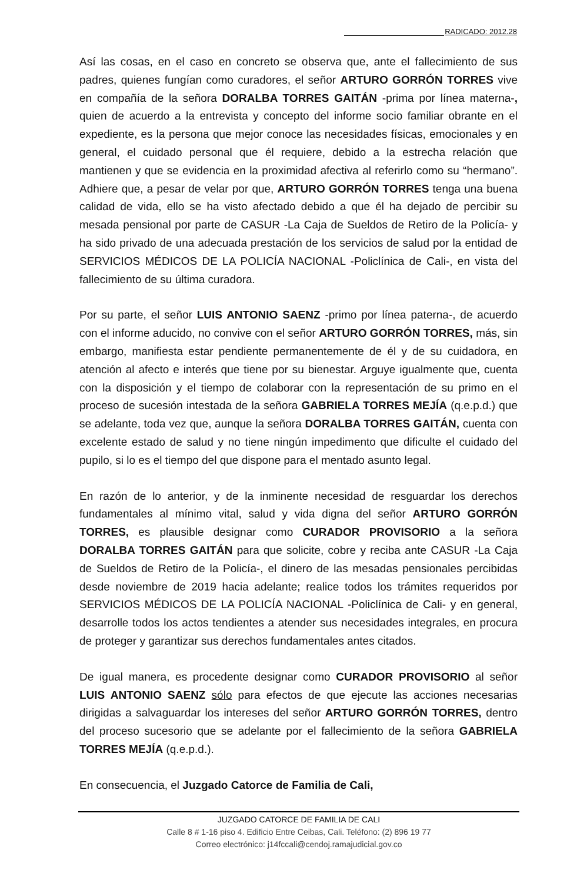RADICADO: 2012.28
Así las cosas, en el caso en concreto se observa que, ante el fallecimiento de sus padres, quienes fungían como curadores, el señor ARTURO GORRÓN TORRES vive en compañía de la señora DORALBA TORRES GAITÁN -prima por línea materna-, quien de acuerdo a la entrevista y concepto del informe socio familiar obrante en el expediente, es la persona que mejor conoce las necesidades físicas, emocionales y en general, el cuidado personal que él requiere, debido a la estrecha relación que mantienen y que se evidencia en la proximidad afectiva al referirlo como su “hermano”. Adhiere que, a pesar de velar por que, ARTURO GORRÓN TORRES tenga una buena calidad de vida, ello se ha visto afectado debido a que él ha dejado de percibir su mesada pensional por parte de CASUR -La Caja de Sueldos de Retiro de la Policía- y ha sido privado de una adecuada prestación de los servicios de salud por la entidad de SERVICIOS MÉDICOS DE LA POLICÍA NACIONAL -Policlínica de Cali-, en vista del fallecimiento de su última curadora.
Por su parte, el señor LUIS ANTONIO SAENZ -primo por línea paterna-, de acuerdo con el informe aducido, no convive con el señor ARTURO GORRÓN TORRES, más, sin embargo, manifiesta estar pendiente permanentemente de él y de su cuidadora, en atención al afecto e interés que tiene por su bienestar. Arguye igualmente que, cuenta con la disposición y el tiempo de colaborar con la representación de su primo en el proceso de sucesión intestada de la señora GABRIELA TORRES MEJÍA (q.e.p.d.) que se adelante, toda vez que, aunque la señora DORALBA TORRES GAITÁN, cuenta con excelente estado de salud y no tiene ningún impedimento que dificulte el cuidado del pupilo, si lo es el tiempo del que dispone para el mentado asunto legal.
En razón de lo anterior, y de la inminente necesidad de resguardar los derechos fundamentales al mínimo vital, salud y vida digna del señor ARTURO GORRÓN TORRES, es plausible designar como CURADOR PROVISORIO a la señora DORALBA TORRES GAITÁN para que solicite, cobre y reciba ante CASUR -La Caja de Sueldos de Retiro de la Policía-, el dinero de las mesadas pensionales percibidas desde noviembre de 2019 hacia adelante; realice todos los trámites requeridos por SERVICIOS MÉDICOS DE LA POLICÍA NACIONAL -Policlínica de Cali- y en general, desarrolle todos los actos tendientes a atender sus necesidades integrales, en procura de proteger y garantizar sus derechos fundamentales antes citados.
De igual manera, es procedente designar como CURADOR PROVISORIO al señor LUIS ANTONIO SAENZ sólo para efectos de que ejecute las acciones necesarias dirigidas a salvaguardar los intereses del señor ARTURO GORRÓN TORRES, dentro del proceso sucesorio que se adelante por el fallecimiento de la señora GABRIELA TORRES MEJÍA (q.e.p.d.).
En consecuencia, el Juzgado Catorce de Familia de Cali,
JUZGADO CATORCE DE FAMILIA DE CALI
Calle 8 # 1-16 piso 4. Edificio Entre Ceibas, Cali. Teléfono: (2) 896 19 77
Correo electrónico: j14fccali@cendoj.ramajudicial.gov.co